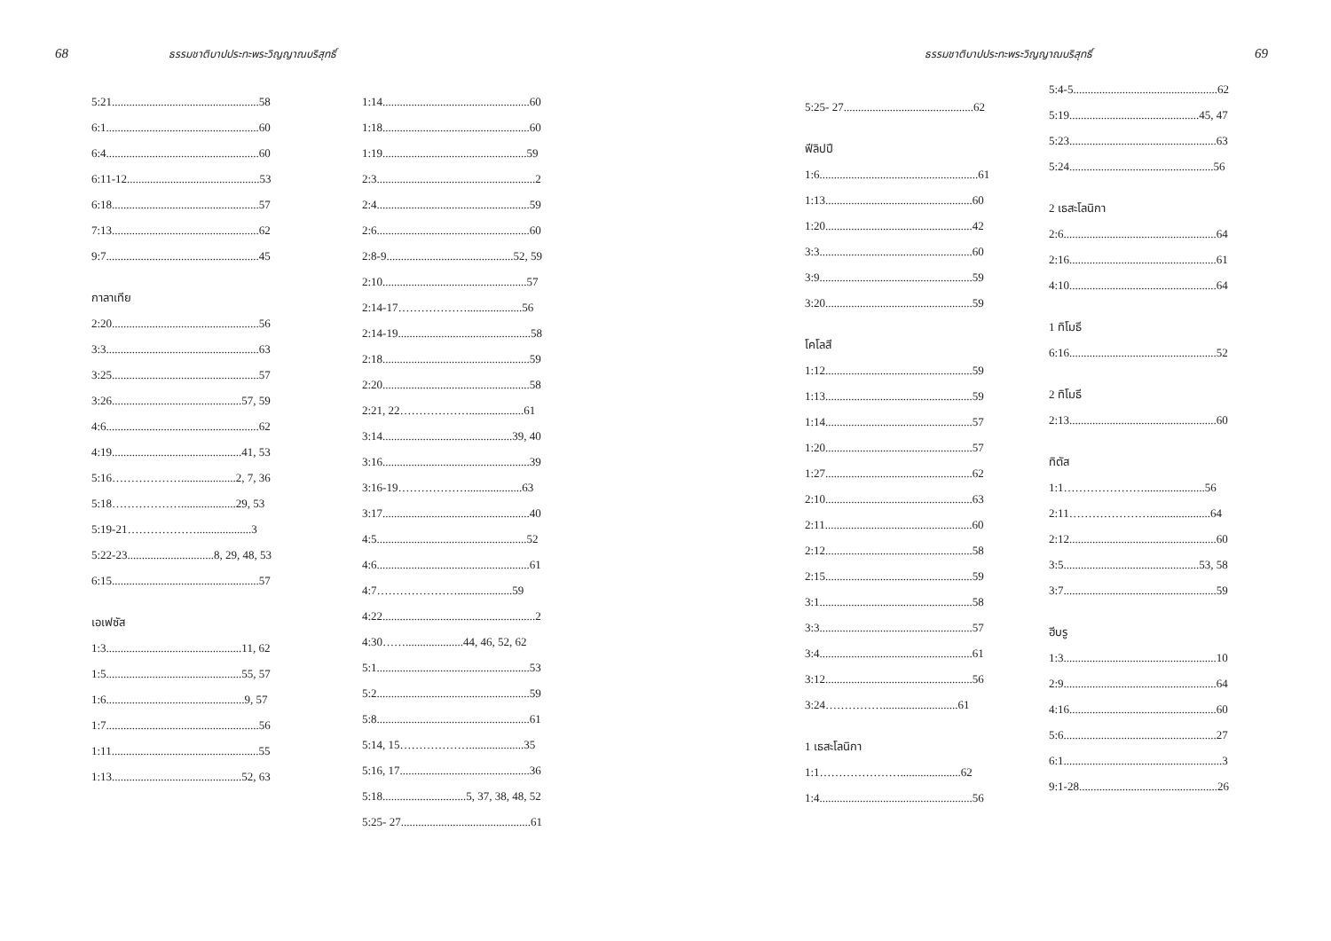68 ธรรมชาติบาปประทะพระวิญญาณบริสุทธิ์
5:21...................................................58
6:1.....................................................60
6:4.....................................................60
6:11-12..............................................53
6:18...................................................57
7:13...................................................62
9:7.....................................................45
กาลาเทีย
2:20...................................................56
3:3.....................................................63
3:25...................................................57
3:26.............................................57, 59
4:6.....................................................62
4:19.............................................41, 53
5:16………………...................2, 7, 36
5:18………………...................29, 53
5:19-21………………...................3
5:22-23..............................8, 29, 48, 53
6:15...................................................57
เอเฟซัส
1:3...............................................11, 62
1:5...............................................55, 57
1:6................................................9, 57
1:7.....................................................56
1:11...................................................55
1:13.............................................52, 63
1:14...................................................60
1:18...................................................60
1:19..................................................59
2:3.......................................................2
2:4.....................................................59
2:6.....................................................60
2:8-9............................................52, 59
2:10..................................................57
2:14-17………………...................56
2:14-19..............................................58
2:18...................................................59
2:20...................................................58
2:21, 22………………...................61
3:14.............................................39, 40
3:16...................................................39
3:16-19………………...................63
3:17...................................................40
4:5....................................................52
4:6.....................................................61
4:7…………………...................59
4:22.....................................................2
4:30……....................44, 46, 52, 62
5:1.....................................................53
5:2.....................................................59
5:8.....................................................61
5:14, 15………………...................35
5:16, 17.............................................36
5:18.............................5, 37, 38, 48, 52
5:25- 27.............................................61
ธรรมชาติบาปประทะพระวิญญาณบริสุทธิ์ 69
5:25- 27.............................................62
ฟีลิปปี
1:6.......................................................61
1:13...................................................60
1:20...................................................42
3:3.....................................................60
3:9.....................................................59
3:20...................................................59
โคโลสี
1:12...................................................59
1:13...................................................59
1:14...................................................57
1:20...................................................57
1:27...................................................62
2:10...................................................63
2:11...................................................60
2:12...................................................58
2:15...................................................59
3:1.....................................................58
3:3.....................................................57
3:4.....................................................61
3:12...................................................56
3:24……………..........................61
1 เธสะโลนิกา
1:1………………….....................62
1:4.....................................................56
5:4-5..................................................62
5:19.............................................45, 47
5:23...................................................63
5:24..................................................56
2 เธสะโลนิกา
2:6.....................................................64
2:16...................................................61
4:10...................................................64
1 ทิโมธี
6:16...................................................52
2 ทิโมธี
2:13...................................................60
ทิตัส
1:1………………….....................56
2:11………………….....................64
2:12...................................................60
3:5...............................................53, 58
3:7.....................................................59
ฮีบรู
1:3.....................................................10
2:9.....................................................64
4:16...................................................60
5:6.....................................................27
6:1.......................................................3
9:1-28................................................26